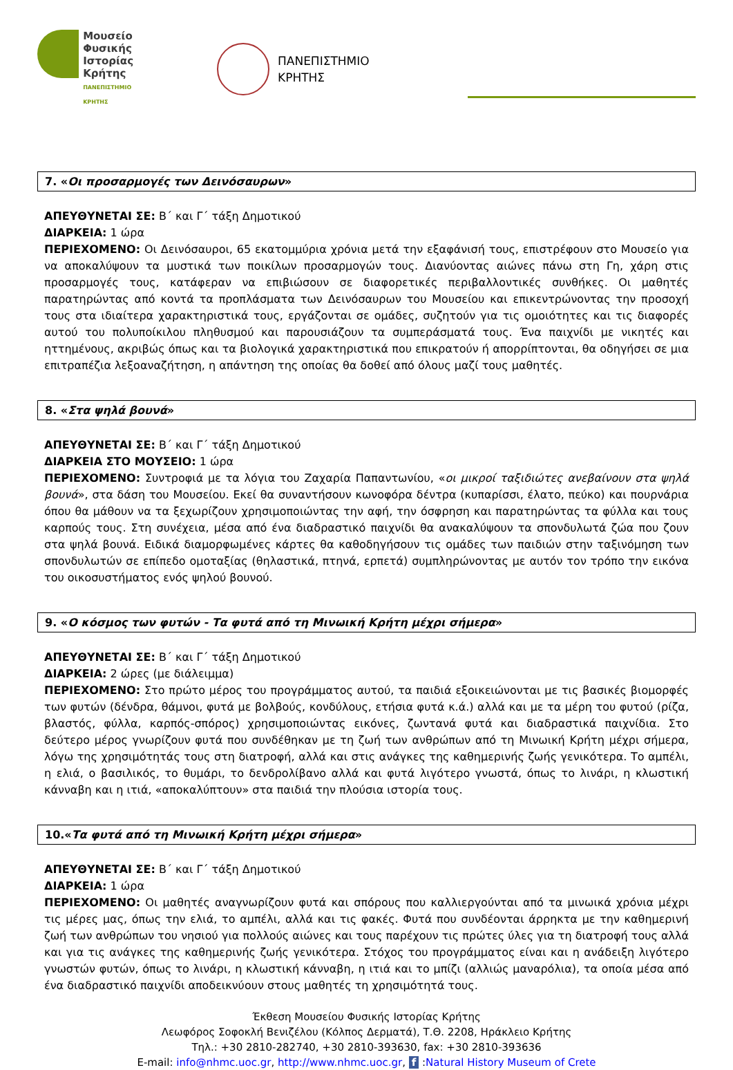Μουσείο
Φυσικής
Ιστορίας
Κρήτης
ΠΑΝΕΠΙΣΤΗΜΙΟ ΚΡΗΤΗΣ
ΠΑΝΕΠΙΣΤΗΜΙΟ
ΚΡΗΤΗΣ
7. «Οι προσαρμογές των Δεινόσαυρων»
ΑΠΕΥΘΥΝΕΤΑΙ ΣΕ: Β΄ και Γ΄ τάξη Δημοτικού
ΔΙΑΡΚΕΙΑ: 1 ώρα
ΠΕΡΙΕΧΟΜΕΝΟ: Οι Δεινόσαυροι, 65 εκατομμύρια χρόνια μετά την εξαφάνισή τους, επιστρέφουν στο Μουσείο για να αποκαλύψουν τα μυστικά των ποικίλων προσαρμογών τους. Διανύοντας αιώνες πάνω στη Γη, χάρη στις προσαρμογές τους, κατάφεραν να επιβιώσουν σε διαφορετικές περιβαλλοντικές συνθήκες. Οι μαθητές παρατηρώντας από κοντά τα προπλάσματα των Δεινόσαυρων του Μουσείου και επικεντρώνοντας την προσοχή τους στα ιδιαίτερα χαρακτηριστικά τους, εργάζονται σε ομάδες, συζητούν για τις ομοιότητες και τις διαφορές αυτού του πολυποίκιλου πληθυσμού και παρουσιάζουν τα συμπεράσματά τους. Ένα παιχνίδι με νικητές και ηττημένους, ακριβώς όπως και τα βιολογικά χαρακτηριστικά που επικρατούν ή απορρίπτονται, θα οδηγήσει σε μια επιτραπέζια λεξοαναζήτηση, η απάντηση της οποίας θα δοθεί από όλους μαζί τους μαθητές.
8. «Στα ψηλά βουνά»
ΑΠΕΥΘΥΝΕΤΑΙ ΣΕ: Β΄ και Γ΄ τάξη Δημοτικού
ΔΙΑΡΚΕΙΑ ΣΤΟ ΜΟΥΣΕΙΟ: 1 ώρα
ΠΕΡΙΕΧΟΜΕΝΟ: Συντροφιά με τα λόγια του Ζαχαρία Παπαντωνίου, «οι μικροί ταξιδιώτες ανεβαίνουν στα ψηλά βουνά», στα δάση του Μουσείου. Εκεί θα συναντήσουν κωνοφόρα δέντρα (κυπαρίσσι, έλατο, πεύκο) και πουρνάρια όπου θα μάθουν να τα ξεχωρίζουν χρησιμοποιώντας την αφή, την όσφρηση και παρατηρώντας τα φύλλα και τους καρπούς τους. Στη συνέχεια, μέσα από ένα διαδραστικό παιχνίδι θα ανακαλύψουν τα σπονδυλωτά ζώα που ζουν στα ψηλά βουνά. Ειδικά διαμορφωμένες κάρτες θα καθοδηγήσουν τις ομάδες των παιδιών στην ταξινόμηση των σπονδυλωτών σε επίπεδο ομοταξίας (θηλαστικά, πτηνά, ερπετά) συμπληρώνοντας με αυτόν τον τρόπο την εικόνα του οικοσυστήματος ενός ψηλού βουνού.
9. «Ο κόσμος των φυτών - Τα φυτά από τη Μινωική Κρήτη μέχρι σήμερα»
ΑΠΕΥΘΥΝΕΤΑΙ ΣΕ: Β΄ και Γ΄ τάξη Δημοτικού
ΔΙΑΡΚΕΙΑ: 2 ώρες (με διάλειμμα)
ΠΕΡΙΕΧΟΜΕΝΟ: Στο πρώτο μέρος του προγράμματος αυτού, τα παιδιά εξοικειώνονται με τις βασικές βιομορφές των φυτών (δένδρα, θάμνοι, φυτά με βολβούς, κονδύλους, ετήσια φυτά κ.ά.) αλλά και με τα μέρη του φυτού (ρίζα, βλαστός, φύλλα, καρπός-σπόρος) χρησιμοποιώντας εικόνες, ζωντανά φυτά και διαδραστικά παιχνίδια. Στο δεύτερο μέρος γνωρίζουν φυτά που συνδέθηκαν με τη ζωή των ανθρώπων από τη Μινωική Κρήτη μέχρι σήμερα, λόγω της χρησιμότητάς τους στη διατροφή, αλλά και στις ανάγκες της καθημερινής ζωής γενικότερα. Το αμπέλι, η ελιά, ο βασιλικός, το θυμάρι, το δενδρολίβανο αλλά και φυτά λιγότερο γνωστά, όπως το λινάρι, η κλωστική κάνναβη και η ιτιά, «αποκαλύπτουν» στα παιδιά την πλούσια ιστορία τους.
10.«Τα φυτά από τη Μινωική Κρήτη μέχρι σήμερα»
ΑΠΕΥΘΥΝΕΤΑΙ ΣΕ: Β΄ και Γ΄ τάξη Δημοτικού
ΔΙΑΡΚΕΙΑ: 1 ώρα
ΠΕΡΙΕΧΟΜΕΝΟ: Οι μαθητές αναγνωρίζουν φυτά και σπόρους που καλλιεργούνται από τα μινωικά χρόνια μέχρι τις μέρες μας, όπως την ελιά, το αμπέλι, αλλά και τις φακές. Φυτά που συνδέονται άρρηκτα με την καθημερινή ζωή των ανθρώπων του νησιού για πολλούς αιώνες και τους παρέχουν τις πρώτες ύλες για τη διατροφή τους αλλά και για τις ανάγκες της καθημερινής ζωής γενικότερα. Στόχος του προγράμματος είναι και η ανάδειξη λιγότερο γνωστών φυτών, όπως το λινάρι, η κλωστική κάνναβη, η ιτιά και το μπίζι (αλλιώς μαναρόλια), τα οποία μέσα από ένα διαδραστικό παιχνίδι αποδεικνύουν στους μαθητές τη χρησιμότητά τους.
Έκθεση Μουσείου Φυσικής Ιστορίας Κρήτης
Λεωφόρος Σοφοκλή Βενιζέλου (Κόλπος Δερματά), Τ.Θ. 2208, Ηράκλειο Κρήτης
Τηλ.: +30 2810-282740, +30 2810-393630, fax: +30 2810-393636
E-mail: info@nhmc.uoc.gr, http://www.nhmc.uoc.gr, f :Natural History Museum of Crete